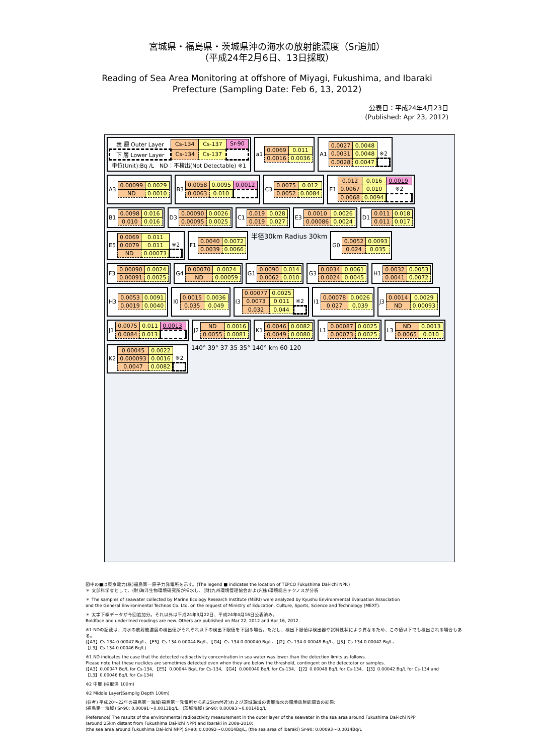宮城県・福島県・茨城県沖の海水の放射能濃度（Sr追加）
（平成24年2月6日、13日採取）
Reading of Sea Area Monitoring at offshore of Miyagi, Fukushima, and Ibaraki
Prefecture (Sampling Date: Feb 6, 13, 2012)
公表日：平成24年4月23日
(Published: Apr 23, 2012)
| 表 層 Outer Layer | Cs-134 | Cs-137 | Sr-90 |
| 下 層 Lower Layer | Cs-134 | Cs-137 | |
| 単位(Unit):Bq /L ND：不検出(Not Detectable) ※1 | | | |
a1
| 0.0069 | 0.011 |
| 0.0016 | 0.0036 |
A1
| 0.0027 | 0.0048 | |
| 0.0031 | 0.0048 | ※2 |
| 0.0028 | 0.0047 | |
A3
| 0.00099 | 0.0029 |
| ND | 0.0010 |
B3
| 0.0058 | 0.0095 | 0.0012 |
| 0.0063 | 0.010 | |
C3
| 0.0075 | 0.012 |
| 0.0052 | 0.0084 |
E1
| 0.012 | 0.016 | 0.0019 |
| 0.0067 | 0.010 | ※2 |
| 0.0068 | 0.0094 | |
B1
| 0.0098 | 0.016 |
| 0.010 | 0.016 |
D3
| 0.00090 | 0.0026 |
| 0.00095 | 0.0025 |
C1
| 0.019 | 0.028 |
| 0.019 | 0.027 |
E3
| 0.0010 | 0.0026 |
| 0.00086 | 0.0024 |
D1
| 0.011 | 0.018 |
| 0.011 | 0.017 |
E5
| 0.0069 | 0.011 | |
| 0.0079 | 0.011 | ※2 |
| ND | 0.00073 | |
F1
| 0.0040 | 0.0072 |
| 0.0039 | 0.0066 |
半径30km Radius 30km
G0
| 0.0052 | 0.0093 |
| 0.024 | 0.035 |
F3
| 0.00090 | 0.0024 |
| 0.00091 | 0.0025 |
G4
| 0.00070 | 0.0024 |
| ND | 0.00059 |
G1
| 0.0090 | 0.014 |
| 0.0062 | 0.010 |
G3
| 0.0034 | 0.0061 |
| 0.0024 | 0.0045 |
H1
| 0.0032 | 0.0053 |
| 0.0041 | 0.0072 |
H3
| 0.0053 | 0.0091 |
| 0.0019 | 0.0040 |
I0
| 0.0015 | 0.0036 |
| 0.035 | 0.049 |
I3
| 0.00077 | 0.0025 | |
| 0.0073 | 0.011 | ※2 |
| 0.032 | 0.044 | |
I1
| 0.00078 | 0.0026 |
| 0.027 | 0.039 |
J3
| 0.0014 | 0.0029 |
| ND | 0.00093 |
J1
| 0.0075 | 0.011 | 0.0013 |
| 0.0084 | 0.013 | |
J2
| ND | 0.0016 |
| 0.0055 | 0.0081 |
K1
| 0.0046 | 0.0082 |
| 0.0049 | 0.0080 |
L1
| 0.00087 | 0.0025 |
| 0.00073 | 0.0025 |
L3
| ND | 0.0013 |
| 0.0065 | 0.010 |
K2
| 0.00045 | 0.0022 | |
| 0.000093 | 0.0016 | ※2 |
| 0.0047 | 0.0082 | |
140° 39° 37 35 35° 140° km 60 120
図中の■は東京電力(株)福島第一原子力発電所を示す。(The legend ■ indicates the location of TEPCO Fukushima Dai-ichi NPP.)
＊ 文部科学省として、(財)海洋生物環境研究所が採水し、(財)九州環境管理協会および(株)環境総合テクノスが分析
＊ The samples of seawater collected by Marine Ecology Research Institute (MERI) were analyzed by Kyushu Environmental Evaluation Association
and the General Environmental Technos Co. Ltd. on the request of Ministry of Education, Culture, Sports, Science and Technology (MEXT).
＊ 太字下線データが今回追加分。それ以外は平成24年3月22日、平成24年4月16日公表済み。
Boldface and underlined readings are new. Others are published on Mar 22, 2012 and Apr 16, 2012.
※1 NDの記載は、海水の放射能濃度の検出値がそれぞれ以下の検出下限値を下回る場合。ただし、検出下限値は検出器や試料性状により異なるため、この値以下でも検出される場合もある。
(【A3】Cs-134 0.00047 Bq/L、【E5】Cs-134 0.00044 Bq/L、【G4】Cs-134 0.000040 Bq/L、【J2】Cs-134 0.00048 Bq/L、【J3】Cs-134 0.00042 Bq/L、
【L3】Cs-134 0.00046 Bq/L)
※1 ND indicates the case that the detected radioactivity concentration in sea water was lower than the detection limits as follows.
Please note that these nuclides are sometimes detected even when they are below the threshold, contingent on the detectotor or samples.
(【A3】0.00047 Bq/L for Cs-134, 【E5】0.00044 Bq/L for Cs-134, 【G4】0.000040 Bq/L for Cs-134, 【J2】0.00048 Bq/L for Cs-134, 【J3】0.00042 Bq/L for Cs-134 and
【L3】0.00046 Bq/L for Cs-134)
※2 中層 (採取深 100m)
※2 Middle Layer(Samplig Depth 100m)
(参考) 平成20～22年の福島第一海域(福島第一発電所から約25km付近)および茨城海域の表層海水の環境放射能調査の結果:
(福島第一海域) Sr-90: 0.00091～0.0013Bq/L、(茨城海域) Sr-90: 0.00093～0.0014Bq/L
(Reference) The results of the environmental radioactivity measurement in the outer layer of the seawater in the sea area around Fukushima Dai-ichi NPP
(around 25km distant from Fukushima Dai-ichi NPP) and Ibaraki in 2008-2010:
(the sea area around Fukushima Dai-ichi NPP) Sr-90: 0.00092～0.0014Bq/L, (the sea area of Ibaraki) Sr-90: 0.00093～0.0014Bq/L